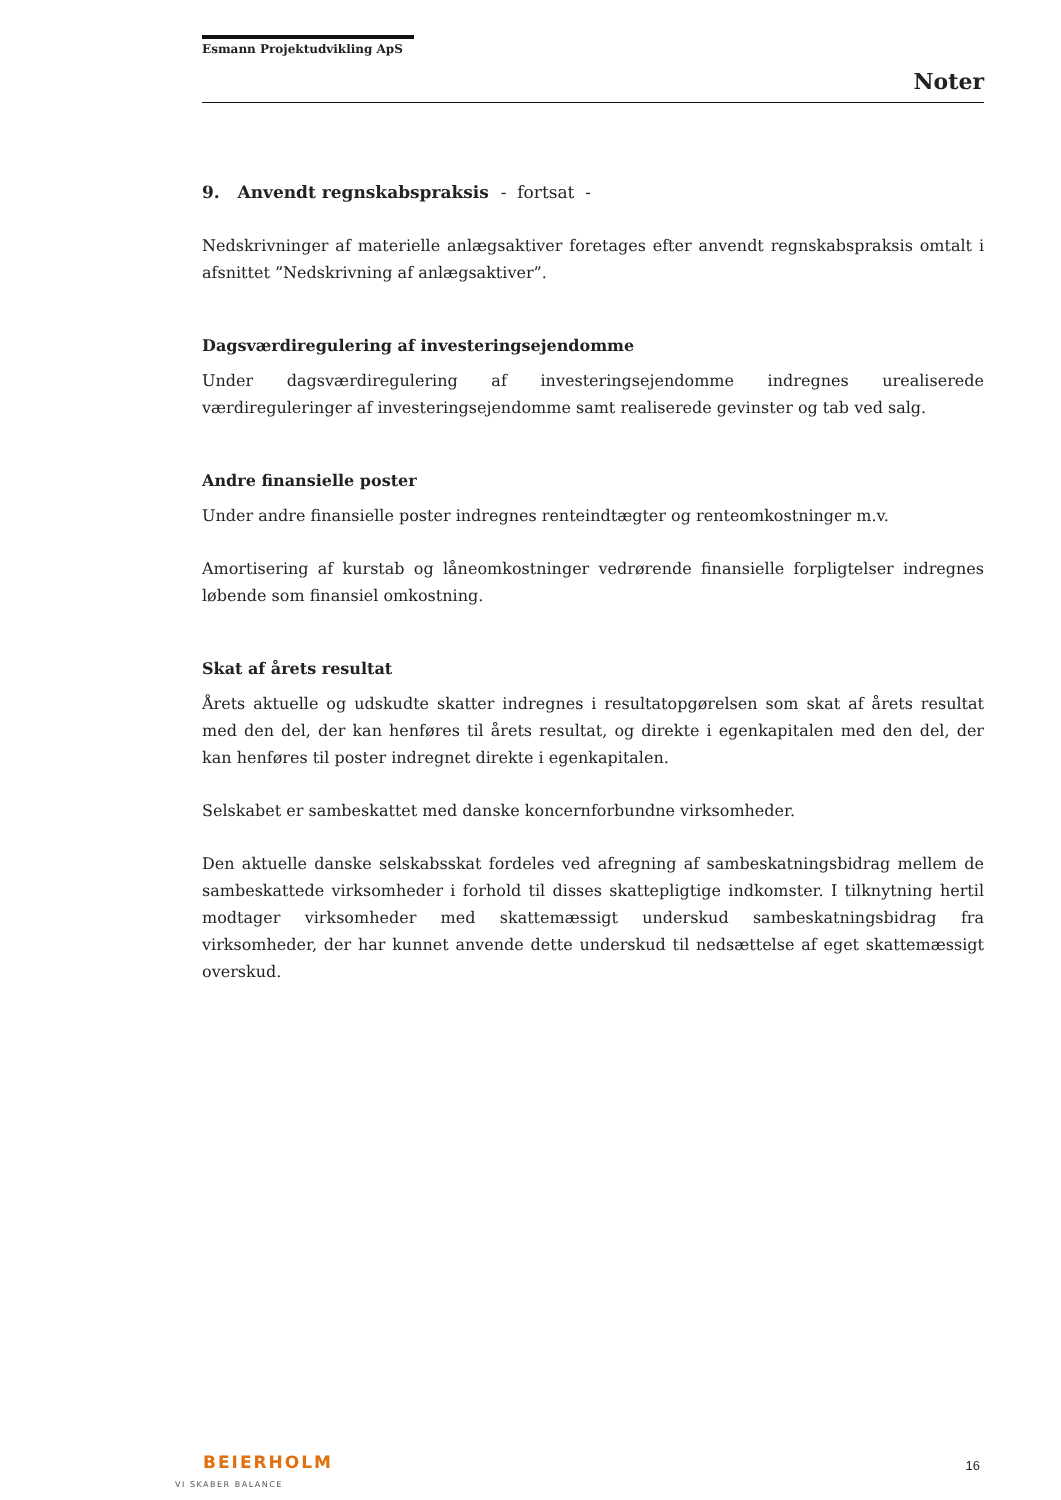Esmann Projektudvikling ApS
Noter
9. Anvendt regnskabspraksis - fortsat -
Nedskrivninger af materielle anlægsaktiver foretages efter anvendt regnskabspraksis omtalt i afsnittet ”Nedskrivning af anlægsaktiver”.
Dagsværdiregulering af investeringsejendomme
Under dagsværdiregulering af investeringsejendomme indregnes urealiserede værdireguleringer af investeringsejendomme samt realiserede gevinster og tab ved salg.
Andre finansielle poster
Under andre finansielle poster indregnes renteindtægter og renteomkostninger m.v.
Amortisering af kurstab og låneomkostninger vedrørende finansielle forpligtelser indregnes løbende som finansiel omkostning.
Skat af årets resultat
Årets aktuelle og udskudte skatter indregnes i resultatopgørelsen som skat af årets resultat med den del, der kan henføres til årets resultat, og direkte i egenkapitalen med den del, der kan henføres til poster indregnet direkte i egenkapitalen.
Selskabet er sambeskattet med danske koncernforbundne virksomheder.
Den aktuelle danske selskabsskat fordeles ved afregning af sambeskatningsbidrag mellem de sambeskattede virksomheder i forhold til disses skattepligtige indkomster. I tilknytning hertil modtager virksomheder med skattemæssigt underskud sambeskatningsbidrag fra virksomheder, der har kunnet anvende dette underskud til nedsættelse af eget skattemæssigt overskud.
BEIERHOLM
VI SKABER BALANCE
16